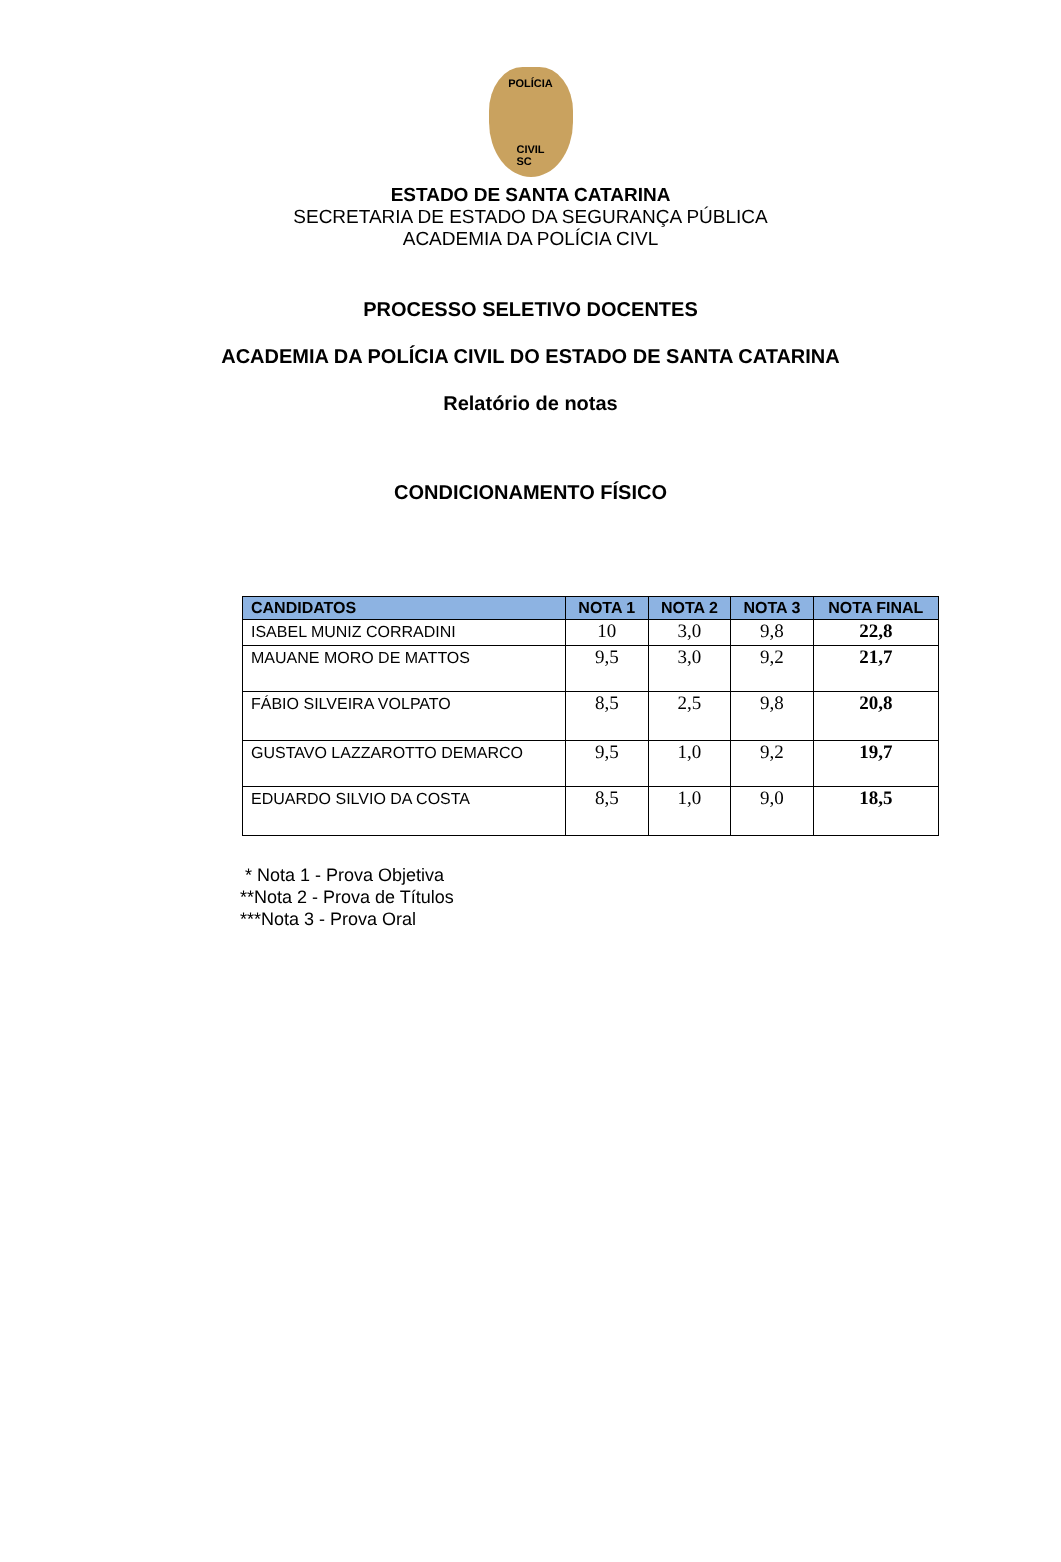POLÍCIA
CIVIL
SC
ESTADO DE SANTA CATARINA
SECRETARIA DE ESTADO DA SEGURANÇA PÚBLICA
ACADEMIA DA POLÍCIA CIVL
PROCESSO SELETIVO DOCENTES
ACADEMIA DA POLÍCIA CIVIL DO ESTADO DE SANTA CATARINA
Relatório de notas
CONDICIONAMENTO FÍSICO
| CANDIDATOS | NOTA 1 | NOTA 2 | NOTA 3 | NOTA FINAL |
| --- | --- | --- | --- | --- |
| ISABEL MUNIZ CORRADINI | 10 | 3,0 | 9,8 | 22,8 |
| MAUANE MORO DE MATTOS | 9,5 | 3,0 | 9,2 | 21,7 |
| FÁBIO SILVEIRA VOLPATO | 8,5 | 2,5 | 9,8 | 20,8 |
| GUSTAVO LAZZAROTTO DEMARCO | 9,5 | 1,0 | 9,2 | 19,7 |
| EDUARDO SILVIO DA COSTA | 8,5 | 1,0 | 9,0 | 18,5 |
* Nota 1 - Prova Objetiva
**Nota 2 - Prova de Títulos
***Nota 3 - Prova Oral